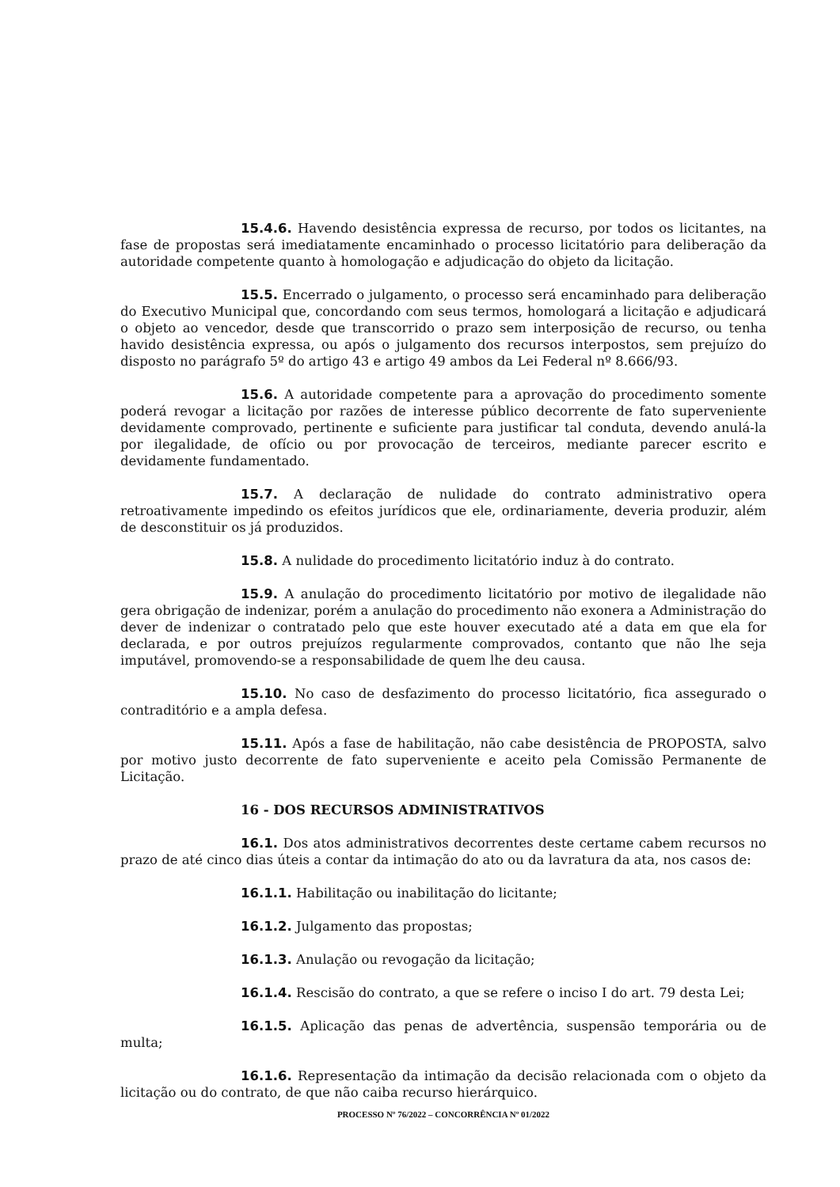15.4.6. Havendo desistência expressa de recurso, por todos os licitantes, na fase de propostas será imediatamente encaminhado o processo licitatório para deliberação da autoridade competente quanto à homologação e adjudicação do objeto da licitação.
15.5. Encerrado o julgamento, o processo será encaminhado para deliberação do Executivo Municipal que, concordando com seus termos, homologará a licitação e adjudicará o objeto ao vencedor, desde que transcorrido o prazo sem interposição de recurso, ou tenha havido desistência expressa, ou após o julgamento dos recursos interpostos, sem prejuízo do disposto no parágrafo 5º do artigo 43 e artigo 49 ambos da Lei Federal nº 8.666/93.
15.6. A autoridade competente para a aprovação do procedimento somente poderá revogar a licitação por razões de interesse público decorrente de fato superveniente devidamente comprovado, pertinente e suficiente para justificar tal conduta, devendo anulá-la por ilegalidade, de ofício ou por provocação de terceiros, mediante parecer escrito e devidamente fundamentado.
15.7. A declaração de nulidade do contrato administrativo opera retroativamente impedindo os efeitos jurídicos que ele, ordinariamente, deveria produzir, além de desconstituir os já produzidos.
15.8. A nulidade do procedimento licitatório induz à do contrato.
15.9. A anulação do procedimento licitatório por motivo de ilegalidade não gera obrigação de indenizar, porém a anulação do procedimento não exonera a Administração do dever de indenizar o contratado pelo que este houver executado até a data em que ela for declarada, e por outros prejuízos regularmente comprovados, contanto que não lhe seja imputável, promovendo-se a responsabilidade de quem lhe deu causa.
15.10. No caso de desfazimento do processo licitatório, fica assegurado o contraditório e a ampla defesa.
15.11. Após a fase de habilitação, não cabe desistência de PROPOSTA, salvo por motivo justo decorrente de fato superveniente e aceito pela Comissão Permanente de Licitação.
16 - DOS RECURSOS ADMINISTRATIVOS
16.1. Dos atos administrativos decorrentes deste certame cabem recursos no prazo de até cinco dias úteis a contar da intimação do ato ou da lavratura da ata, nos casos de:
16.1.1. Habilitação ou inabilitação do licitante;
16.1.2. Julgamento das propostas;
16.1.3. Anulação ou revogação da licitação;
16.1.4. Rescisão do contrato, a que se refere o inciso I do art. 79 desta Lei;
16.1.5. Aplicação das penas de advertência, suspensão temporária ou de multa;
16.1.6. Representação da intimação da decisão relacionada com o objeto da licitação ou do contrato, de que não caiba recurso hierárquico.
PROCESSO Nº 76/2022 – CONCORRÊNCIA Nº 01/2022